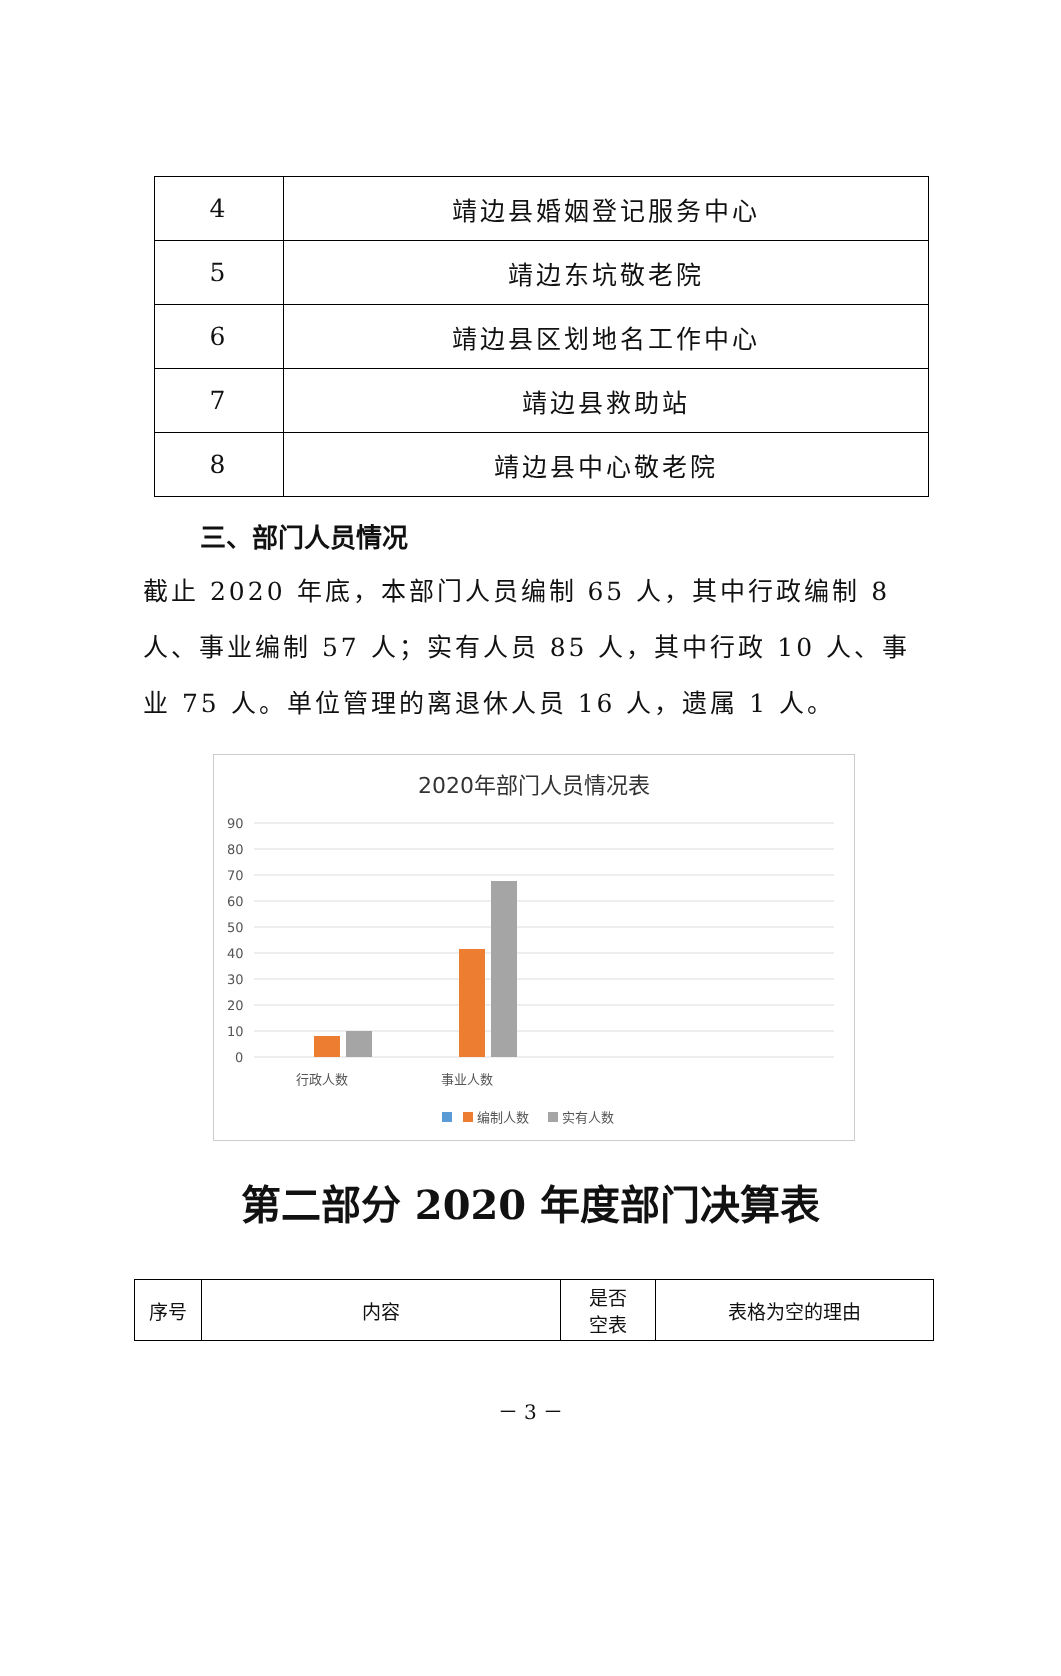| 4 | 靖边县婚姻登记服务中心 |
| 5 | 靖边东坑敬老院 |
| 6 | 靖边县区划地名工作中心 |
| 7 | 靖边县救助站 |
| 8 | 靖边县中心敬老院 |
三、部门人员情况
截止 2020 年底，本部门人员编制 65 人，其中行政编制 8 人、事业编制 57 人；实有人员 85 人，其中行政 10 人、事业 75 人。单位管理的离退休人员 16 人，遗属 1 人。
2020年部门人员情况表
90
80
70
60
50
40
30
20
10
0
行政人数
事业人数
编制人数
实有人数
第二部分 2020 年度部门决算表
| 序号 | 内容 | 是否 空表 | 表格为空的理由 |
| --- | --- | --- | --- |
－ 3 －